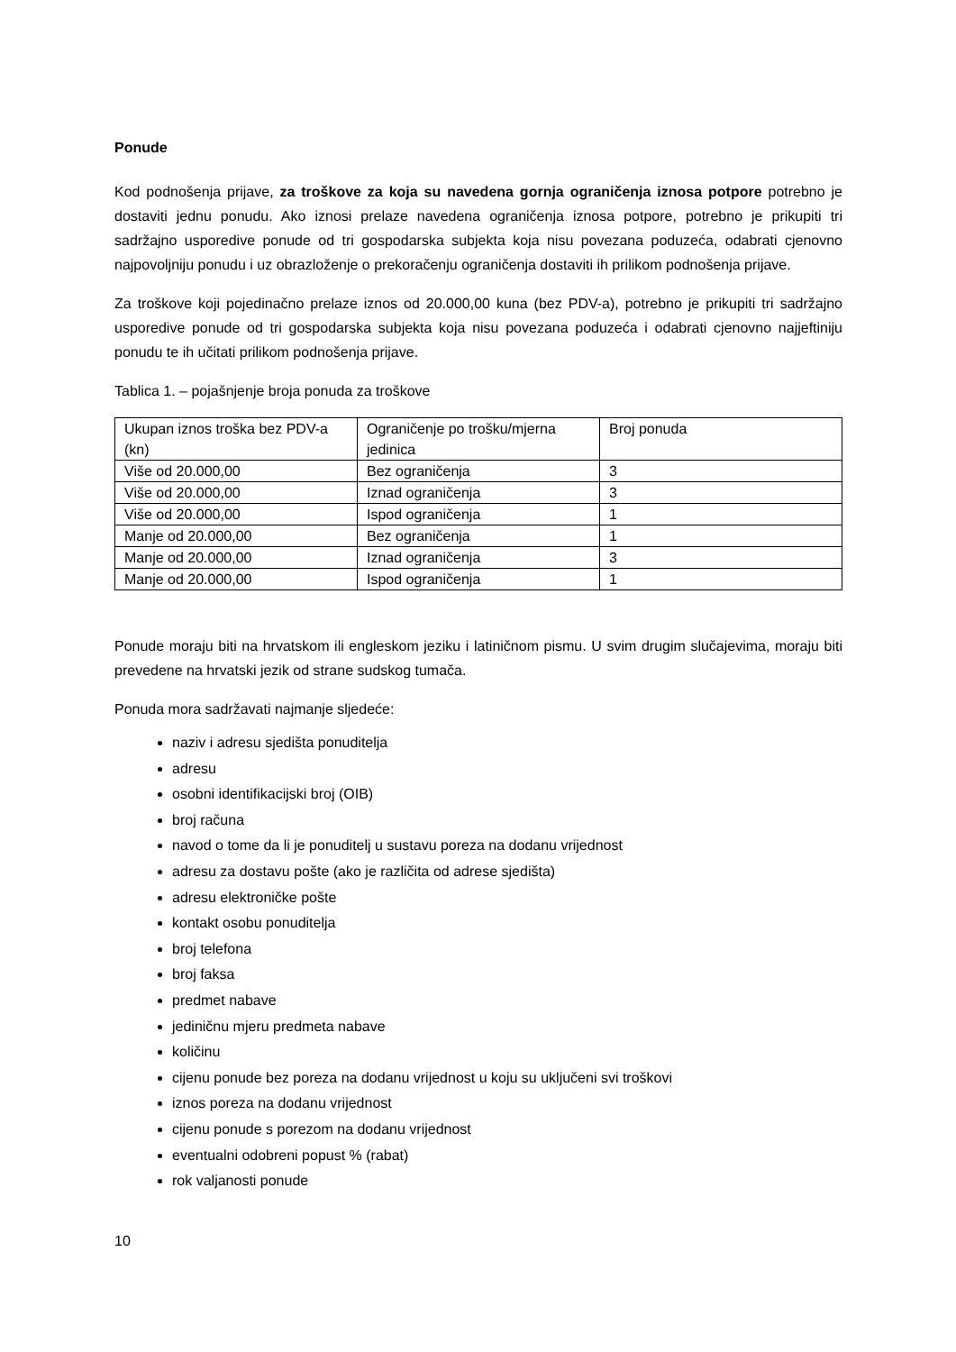Ponude
Kod podnošenja prijave, za troškove za koja su navedena gornja ograničenja iznosa potpore potrebno je dostaviti jednu ponudu. Ako iznosi prelaze navedena ograničenja iznosa potpore, potrebno je prikupiti tri sadržajno usporedive ponude od tri gospodarska subjekta koja nisu povezana poduzeća, odabrati cjenovno najpovoljniju ponudu i uz obrazloženje o prekoračenju ograničenja dostaviti ih prilikom podnošenja prijave.
Za troškove koji pojedinačno prelaze iznos od 20.000,00 kuna (bez PDV-a), potrebno je prikupiti tri sadržajno usporedive ponude od tri gospodarska subjekta koja nisu povezana poduzeća i odabrati cjenovno najjeftiniju ponudu te ih učitati prilikom podnošenja prijave.
Tablica 1. – pojašnjenje broja ponuda za troškove
| Ukupan iznos troška bez PDV-a (kn) | Ograničenje po trošku/mjerna jedinica | Broj ponuda |
| Više od 20.000,00 | Bez ograničenja | 3 |
| Više od 20.000,00 | Iznad ograničenja | 3 |
| Više od 20.000,00 | Ispod ograničenja | 1 |
| Manje od 20.000,00 | Bez ograničenja | 1 |
| Manje od 20.000,00 | Iznad ograničenja | 3 |
| Manje od 20.000,00 | Ispod ograničenja | 1 |
Ponude moraju biti na hrvatskom ili engleskom jeziku i latiničnom pismu. U svim drugim slučajevima, moraju biti prevedene na hrvatski jezik od strane sudskog tumača.
Ponuda mora sadržavati najmanje sljedeće:
naziv i adresu sjedišta ponuditelja
adresu
osobni identifikacijski broj (OIB)
broj računa
navod o tome da li je ponuditelj u sustavu poreza na dodanu vrijednost
adresu za dostavu pošte (ako je različita od adrese sjedišta)
adresu elektroničke pošte
kontakt osobu ponuditelja
broj telefona
broj faksa
predmet nabave
jediničnu mjeru predmeta nabave
količinu
cijenu ponude bez poreza na dodanu vrijednost u koju su uključeni svi troškovi
iznos poreza na dodanu vrijednost
cijenu ponude s porezom na dodanu vrijednost
eventualni odobreni popust % (rabat)
rok valjanosti ponude
10